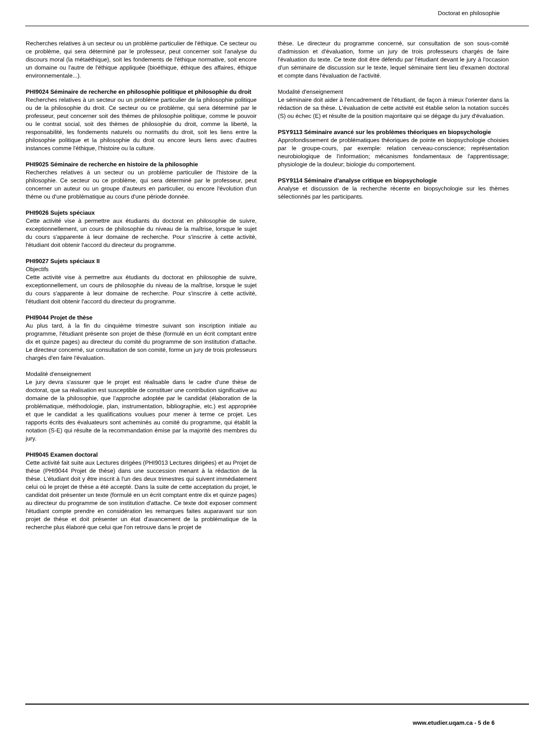Doctorat en philosophie
Recherches relatives à un secteur ou un problème particulier de l'éthique. Ce secteur ou ce problème, qui sera déterminé par le professeur, peut concerner soit l'analyse du discours moral (la métaéthique), soit les fondements de l'éthique normative, soit encore un domaine ou l'autre de l'éthique appliquée (bioéthique, éthique des affaires, éthique environnementale...).
PHI9024 Séminaire de recherche en philosophie politique et philosophie du droit
Recherches relatives à un secteur ou un problème particulier de la philosophie politique ou de la philosophie du droit. Ce secteur ou ce problème, qui sera déterminé par le professeur, peut concerner soit des thèmes de philosophie politique, comme le pouvoir ou le contrat social, soit des thèmes de philosophie du droit, comme la liberté, la responsabilité, les fondements naturels ou normatifs du droit, soit les liens entre la philosophie politique et la philosophie du droit ou encore leurs liens avec d'autres instances comme l'éthique, l'histoire ou la culture.
PHI9025 Séminaire de recherche en histoire de la philosophie
Recherches relatives à un secteur ou un problème particulier de l'histoire de la philosophie. Ce secteur ou ce problème, qui sera déterminé par le professeur, peut concerner un auteur ou un groupe d'auteurs en particulier, ou encore l'évolution d'un thème ou d'une problématique au cours d'une période donnée.
PHI9026 Sujets spéciaux
Cette activité vise à permettre aux étudiants du doctorat en philosophie de suivre, exceptionnellement, un cours de philosophie du niveau de la maîtrise, lorsque le sujet du cours s'apparente à leur domaine de recherche. Pour s'inscrire à cette activité, l'étudiant doit obtenir l'accord du directeur du programme.
PHI9027 Sujets spéciaux II
Objectifs
Cette activité vise à permettre aux étudiants du doctorat en philosophie de suivre, exceptionnellement, un cours de philosophie du niveau de la maîtrise, lorsque le sujet du cours s'apparente à leur domaine de recherche. Pour s'inscrire à cette activité, l'étudiant doit obtenir l'accord du directeur du programme.
PHI9044 Projet de thèse
Au plus tard, à la fin du cinquième trimestre suivant son inscription initiale au programme, l'étudiant présente son projet de thèse (formulé en un écrit comptant entre dix et quinze pages) au directeur du comité du programme de son institution d'attache. Le directeur concerné, sur consultation de son comité, forme un jury de trois professeurs chargés d'en faire l'évaluation.
Modalité d'enseignement
Le jury devra s'assurer que le projet est réalisable dans le cadre d'une thèse de doctorat, que sa réalisation est susceptible de constituer une contribution significative au domaine de la philosophie, que l'approche adoptée par le candidat (élaboration de la problématique, méthodologie, plan, instrumentation, bibliographie, etc.) est appropriée et que le candidat a les qualifications voulues pour mener à terme ce projet. Les rapports écrits des évaluateurs sont acheminés au comité du programme, qui établit la notation (S-E) qui résulte de la recommandation émise par la majorité des membres du jury.
PHI9045 Examen doctoral
Cette activité fait suite aux Lectures dirigées (PHI9013 Lectures dirigées) et au Projet de thèse (PHI9044 Projet de thèse) dans une succession menant à la rédaction de la thèse. L'étudiant doit y être inscrit à l'un des deux trimestres qui suivent immédiatement celui où le projet de thèse a été accepté. Dans la suite de cette acceptation du projet, le candidat doit présenter un texte (formulé en un écrit comptant entre dix et quinze pages) au directeur du programme de son institution d'attache. Ce texte doit exposer comment l'étudiant compte prendre en considération les remarques faites auparavant sur son projet de thèse et doit présenter un état d'avancement de la problématique de la recherche plus élaboré que celui que l'on retrouve dans le projet de
thèse. Le directeur du programme concerné, sur consultation de son sous-comité d'admission et d'évaluation, forme un jury de trois professeurs chargés de faire l'évaluation du texte. Ce texte doit être défendu par l'étudiant devant le jury à l'occasion d'un séminaire de discussion sur le texte, lequel séminaire tient lieu d'examen doctoral et compte dans l'évaluation de l'activité.
Modalité d'enseignement
Le séminaire doit aider à l'encadrement de l'étudiant, de façon à mieux l'orienter dans la rédaction de sa thèse. L'évaluation de cette activité est établie selon la notation succès (S) ou échec (E) et résulte de la position majoritaire qui se dégage du jury d'évaluation.
PSY9113 Séminaire avancé sur les problèmes théoriques en biopsychologie
Approfondissement de problématiques théoriques de pointe en biopsychologie choisies par le groupe-cours, par exemple: relation cerveau-conscience; représentation neurobiologique de l'information; mécanismes fondamentaux de l'apprentissage; physiologie de la douleur; biologie du comportement.
PSY9114 Séminaire d'analyse critique en biopsychologie
Analyse et discussion de la recherche récente en biopsychologie sur les thèmes sélectionnés par les participants.
www.etudier.uqam.ca - 5 de 6